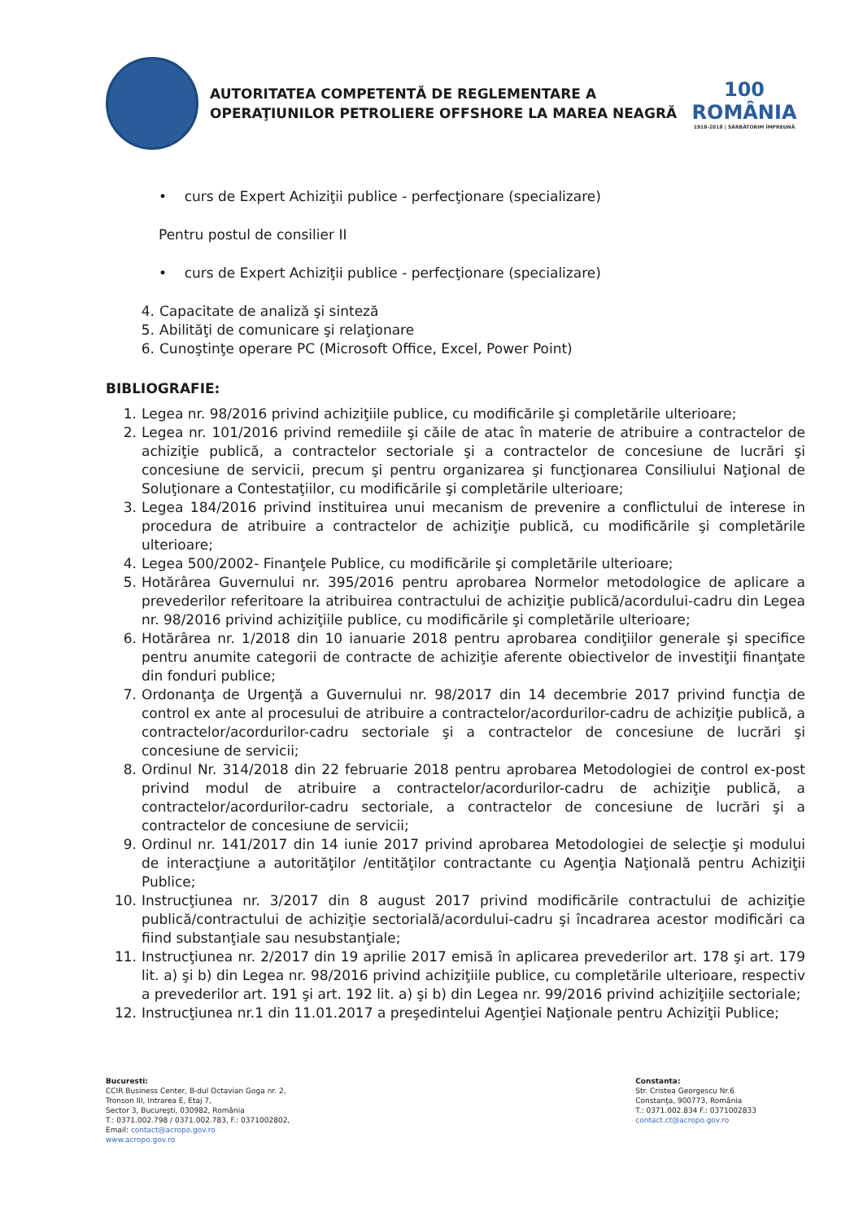AUTORITATEA COMPETENTĂ DE REGLEMENTARE A
OPERAŢIUNILOR PETROLIERE OFFSHORE LA MAREA NEAGRĂ
100
ROMÂNIA
1918-2018 | SĂRBĂTORIM ÎMPREUNĂ
• curs de Expert Achiziţii publice - perfecţionare (specializare)
Pentru postul de consilier II
• curs de Expert Achiziţii publice - perfecţionare (specializare)
4. Capacitate de analiză şi sinteză
5. Abilităţi de comunicare şi relaţionare
6. Cunoştinţe operare PC (Microsoft Office, Excel, Power Point)
BIBLIOGRAFIE:
1. Legea nr. 98/2016 privind achiziţiile publice, cu modificările şi completările ulterioare;
2. Legea nr. 101/2016 privind remediile şi căile de atac în materie de atribuire a contractelor de achiziţie publică, a contractelor sectoriale şi a contractelor de concesiune de lucrări şi concesiune de servicii, precum şi pentru organizarea şi funcţionarea Consiliului Naţional de Soluţionare a Contestaţiilor, cu modificările şi completările ulterioare;
3. Legea 184/2016 privind instituirea unui mecanism de prevenire a conflictului de interese in procedura de atribuire a contractelor de achiziţie publică, cu modificările şi completările ulterioare;
4. Legea 500/2002- Finanţele Publice, cu modificările şi completările ulterioare;
5. Hotărârea Guvernului nr. 395/2016 pentru aprobarea Normelor metodologice de aplicare a prevederilor referitoare la atribuirea contractului de achiziţie publică/acordului-cadru din Legea nr. 98/2016 privind achiziţiile publice, cu modificările şi completările ulterioare;
6. Hotărârea nr. 1/2018 din 10 ianuarie 2018 pentru aprobarea condiţiilor generale şi specifice pentru anumite categorii de contracte de achiziţie aferente obiectivelor de investiţii finanţate din fonduri publice;
7. Ordonanţa de Urgenţă a Guvernului nr. 98/2017 din 14 decembrie 2017 privind funcţia de control ex ante al procesului de atribuire a contractelor/acordurilor-cadru de achiziţie publică, a contractelor/acordurilor-cadru sectoriale şi a contractelor de concesiune de lucrări şi concesiune de servicii;
8. Ordinul Nr. 314/2018 din 22 februarie 2018 pentru aprobarea Metodologiei de control ex-post privind modul de atribuire a contractelor/acordurilor-cadru de achiziţie publică, a contractelor/acordurilor-cadru sectoriale, a contractelor de concesiune de lucrări şi a contractelor de concesiune de servicii;
9. Ordinul nr. 141/2017 din 14 iunie 2017 privind aprobarea Metodologiei de selecţie şi modului de interacţiune a autorităţilor /entităţilor contractante cu Agenţia Naţională pentru Achiziţii Publice;
10. Instrucţiunea nr. 3/2017 din 8 august 2017 privind modificările contractului de achiziţie publică/contractului de achiziţie sectorială/acordului-cadru şi încadrarea acestor modificări ca fiind substanţiale sau nesubstanţiale;
11. Instrucţiunea nr. 2/2017 din 19 aprilie 2017 emisă în aplicarea prevederilor art. 178 şi art. 179 lit. a) şi b) din Legea nr. 98/2016 privind achiziţiile publice, cu completările ulterioare, respectiv a prevederilor art. 191 şi art. 192 lit. a) şi b) din Legea nr. 99/2016 privind achiziţiile sectoriale;
12. Instrucţiunea nr.1 din 11.01.2017 a preşedintelui Agenţiei Naţionale pentru Achiziţii Publice;
Bucuresti:
CCIR Business Center, B-dul Octavian Goga nr. 2,
Tronson III, Intrarea E, Etaj 7,
Sector 3, Bucureşti, 030982, România
T.: 0371.002.798 / 0371.002.783, F.: 0371002802,
Email: contact@acropo.gov.ro
www.acropo.gov.ro
Constanta:
Str. Cristea Georgescu Nr.6
Constanţa, 900773, România
T.: 0371.002.834 F.: 0371002833
contact.ct@acropo.gov.ro